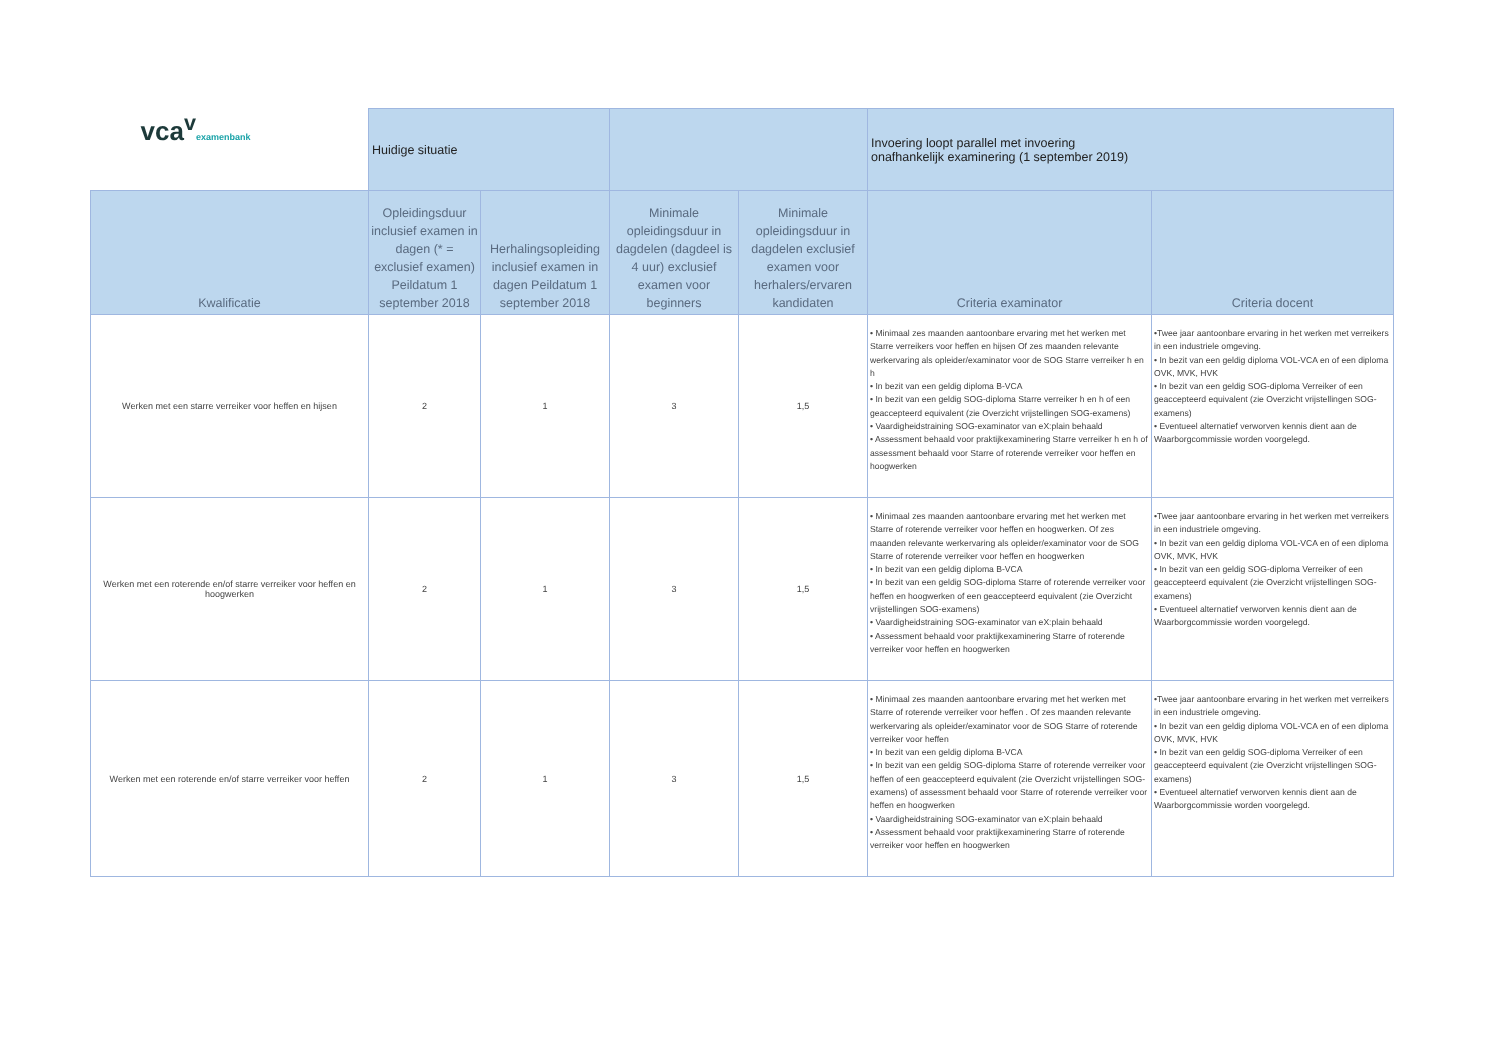| vca<sup>v</sup> examenbank | Huidige situatie | | | | Invoering loopt parallel met invoering onafhankelijk examinering (1 september 2019) | |
| Kwalificatie | Opleidingsduur inclusief examen in dagen (* = exclusief examen) Peildatum 1 september 2018 | Herhalingsopleiding inclusief examen in dagen Peildatum 1 september 2018 | Minimale opleidingsduur in dagdelen (dagdeel is 4 uur) exclusief examen voor beginners | Minimale opleidingsduur in dagdelen exclusief examen voor herhalers/ervaren kandidaten | Criteria examinator | Criteria docent |
| Werken met een starre verreiker voor heffen en hijsen | 2 | 1 | 3 | 1,5 | • Minimaal zes maanden aantoonbare ervaring met het werken met Starre verreikers voor heffen en hijsen Of zes maanden relevante werkervaring als opleider/examinator voor de SOG Starre verreiker h en h • In bezit van een geldig diploma B-VCA • In bezit van een geldig SOG-diploma Starre verreiker h en h of een geaccepteerd equivalent (zie Overzicht vrijstellingen SOG-examens) • Vaardigheidstraining SOG-examinator van eX:plain behaald • Assessment behaald voor praktijkexaminering Starre verreiker h en h of assessment behaald voor Starre of roterende verreiker voor heffen en hoogwerken | •Twee jaar aantoonbare ervaring in het werken met verreikers in een industriele omgeving. • In bezit van een geldig diploma VOL-VCA en of een diploma OVK, MVK, HVK • In bezit van een geldig SOG-diploma Verreiker of een geaccepteerd equivalent (zie Overzicht vrijstellingen SOG-examens) • Eventueel alternatief verworven kennis dient aan de Waarborgcommissie worden voorgelegd. |
| Werken met een roterende en/of starre verreiker voor heffen en hoogwerken | 2 | 1 | 3 | 1,5 | • Minimaal zes maanden aantoonbare ervaring met het werken met Starre of roterende verreiker voor heffen en hoogwerken. Of zes maanden relevante werkervaring als opleider/examinator voor de SOG Starre of roterende verreiker voor heffen en hoogwerken • In bezit van een geldig diploma B-VCA • In bezit van een geldig SOG-diploma Starre of roterende verreiker voor heffen en hoogwerken of een geaccepteerd equivalent (zie Overzicht vrijstellingen SOG-examens) • Vaardigheidstraining SOG-examinator van eX:plain behaald • Assessment behaald voor praktijkexaminering Starre of roterende verreiker voor heffen en hoogwerken | •Twee jaar aantoonbare ervaring in het werken met verreikers in een industriele omgeving. • In bezit van een geldig diploma VOL-VCA en of een diploma OVK, MVK, HVK • In bezit van een geldig SOG-diploma Verreiker of een geaccepteerd equivalent (zie Overzicht vrijstellingen SOG-examens) • Eventueel alternatief verworven kennis dient aan de Waarborgcommissie worden voorgelegd. |
| Werken met een roterende en/of starre verreiker voor heffen | 2 | 1 | 3 | 1,5 | • Minimaal zes maanden aantoonbare ervaring met het werken met Starre of roterende verreiker voor heffen . Of zes maanden relevante werkervaring als opleider/examinator voor de SOG Starre of roterende verreiker voor heffen • In bezit van een geldig diploma B-VCA • In bezit van een geldig SOG-diploma Starre of roterende verreiker voor heffen of een geaccepteerd equivalent (zie Overzicht vrijstellingen SOG-examens) of assessment behaald voor Starre of roterende verreiker voor heffen en hoogwerken • Vaardigheidstraining SOG-examinator van eX:plain behaald • Assessment behaald voor praktijkexaminering Starre of roterende verreiker voor heffen en hoogwerken | •Twee jaar aantoonbare ervaring in het werken met verreikers in een industriele omgeving. • In bezit van een geldig diploma VOL-VCA en of een diploma OVK, MVK, HVK • In bezit van een geldig SOG-diploma Verreiker of een geaccepteerd equivalent (zie Overzicht vrijstellingen SOG-examens) • Eventueel alternatief verworven kennis dient aan de Waarborgcommissie worden voorgelegd. |